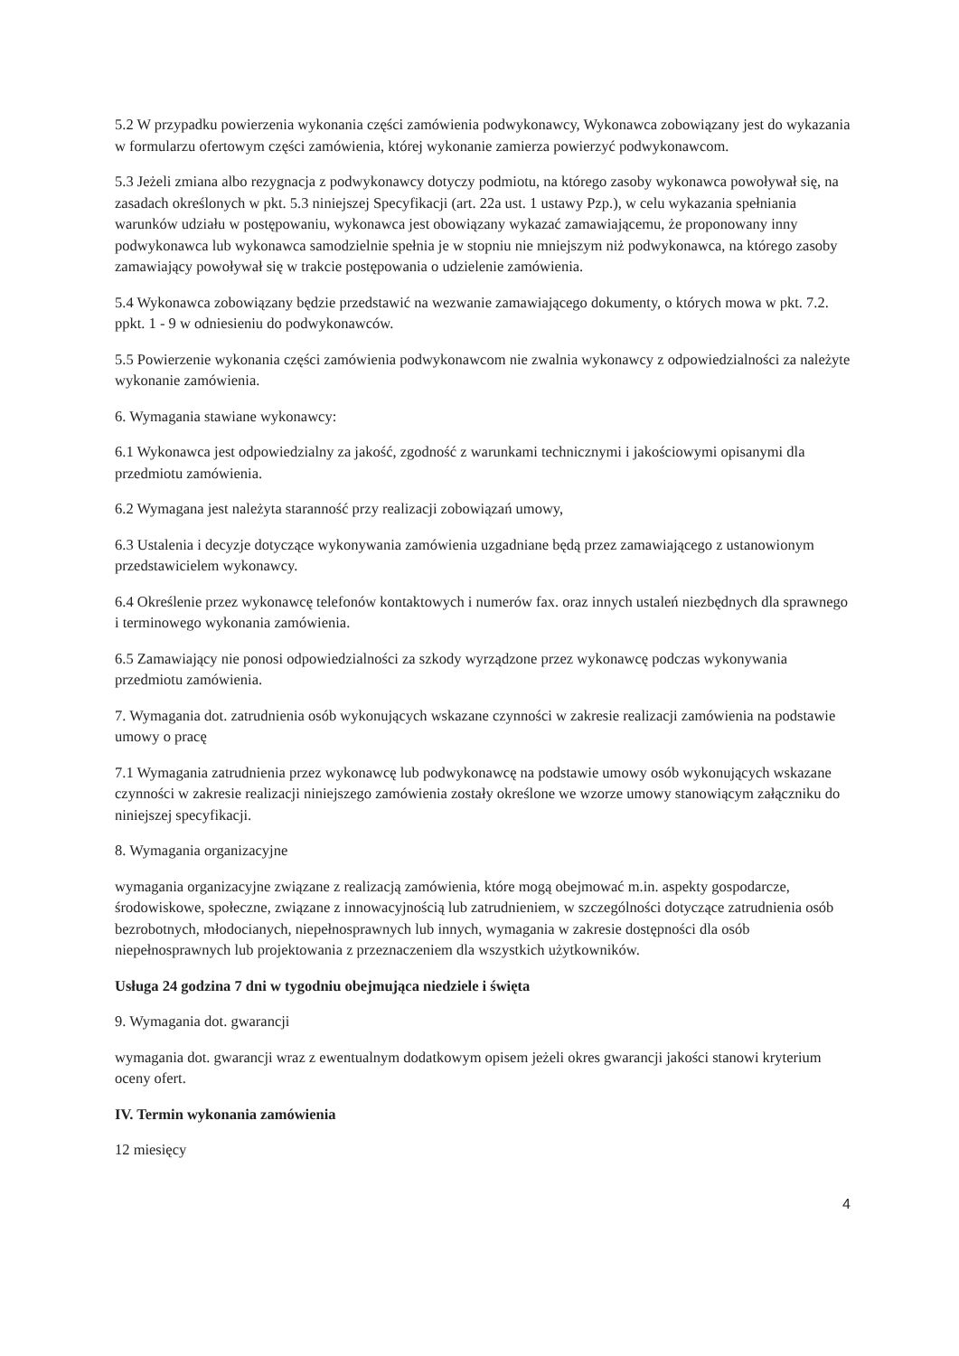5.2 W przypadku powierzenia wykonania części zamówienia podwykonawcy, Wykonawca zobowiązany jest do wykazania w formularzu ofertowym części zamówienia, której wykonanie zamierza powierzyć podwykonawcom.
5.3 Jeżeli zmiana albo rezygnacja z podwykonawcy dotyczy podmiotu, na którego zasoby wykonawca powoływał się, na zasadach określonych w pkt. 5.3 niniejszej Specyfikacji (art. 22a ust. 1 ustawy Pzp.), w celu wykazania spełniania warunków udziału w postępowaniu, wykonawca jest obowiązany wykazać zamawiającemu, że proponowany inny podwykonawca lub wykonawca samodzielnie spełnia je w stopniu nie mniejszym niż podwykonawca, na którego zasoby zamawiający powoływał się w trakcie postępowania o udzielenie zamówienia.
5.4 Wykonawca zobowiązany będzie przedstawić na wezwanie zamawiającego dokumenty, o których mowa w pkt. 7.2. ppkt. 1 - 9 w odniesieniu do podwykonawców.
5.5 Powierzenie wykonania części zamówienia podwykonawcom nie zwalnia wykonawcy z odpowiedzialności za należyte wykonanie zamówienia.
6. Wymagania stawiane wykonawcy:
6.1 Wykonawca jest odpowiedzialny za jakość, zgodność z warunkami technicznymi i jakościowymi opisanymi dla przedmiotu zamówienia.
6.2 Wymagana jest należyta staranność przy realizacji zobowiązań umowy,
6.3 Ustalenia i decyzje dotyczące wykonywania zamówienia uzgadniane będą przez zamawiającego z ustanowionym przedstawicielem wykonawcy.
6.4 Określenie przez wykonawcę telefonów kontaktowych i numerów fax. oraz innych ustaleń niezbędnych dla sprawnego i terminowego wykonania zamówienia.
6.5 Zamawiający nie ponosi odpowiedzialności za szkody wyrządzone przez wykonawcę podczas wykonywania przedmiotu zamówienia.
7. Wymagania dot. zatrudnienia osób wykonujących wskazane czynności w zakresie realizacji zamówienia na podstawie umowy o pracę
7.1 Wymagania zatrudnienia przez wykonawcę lub podwykonawcę na podstawie umowy osób wykonujących wskazane czynności w zakresie realizacji niniejszego zamówienia zostały określone we wzorze umowy stanowiącym załączniku do niniejszej specyfikacji.
8. Wymagania organizacyjne
wymagania organizacyjne związane z realizacją zamówienia, które mogą obejmować m.in. aspekty gospodarcze, środowiskowe, społeczne, związane z innowacyjnością lub zatrudnieniem, w szczególności dotyczące zatrudnienia osób bezrobotnych, młodocianych, niepełnosprawnych lub innych, wymagania w zakresie dostępności dla osób niepełnosprawnych lub projektowania z przeznaczeniem dla wszystkich użytkowników.
Usługa 24 godzina 7 dni w tygodniu obejmująca niedziele i święta
9. Wymagania dot. gwarancji
wymagania dot. gwarancji wraz z ewentualnym dodatkowym opisem jeżeli okres gwarancji jakości stanowi kryterium oceny ofert.
IV. Termin wykonania zamówienia
12 miesięcy
4